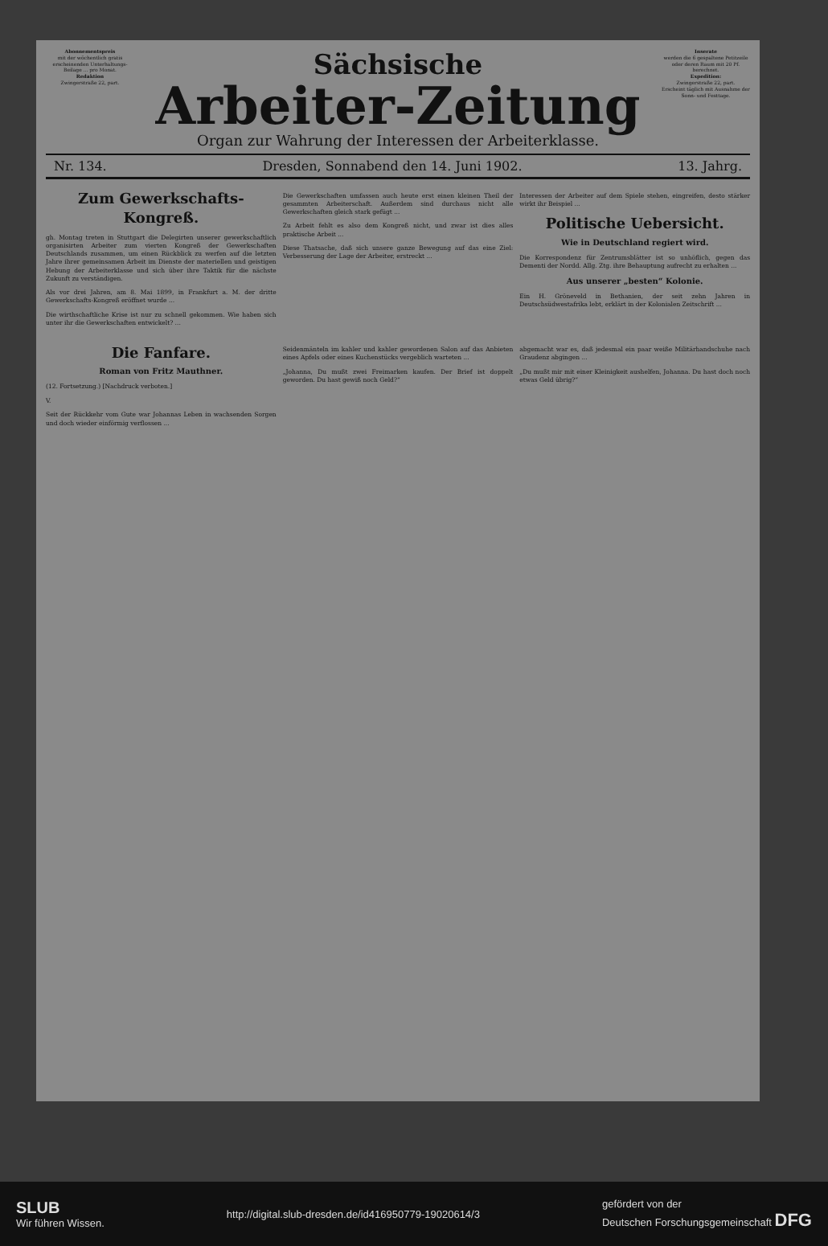Abonnementspreis
mit der wöchentlich gratis erscheinenden Unterhaltungs-Beilage ... pro Monat.
Redaktion
Zwingerstraße 22, part.
Sächsische
Arbeiter-Zeitung
Organ zur Wahrung der Interessen der Arbeiterklasse.
Inserate
werden die 6 gespaltene Petitzeile oder deren Raum mit 20 Pf. berechnet.
Expedition:
Zwingerstraße 22, part.
Erscheint täglich mit Ausnahme der Sonn- und Festtage.
Nr. 134. Dresden, Sonnabend den 14. Juni 1902. 13. Jahrg.
Zum Gewerkschafts-Kongreß.
gh. Montag treten in Stuttgart die Delegirten unserer gewerkschaftlich organisirten Arbeiter zum vierten Kongreß der Gewerkschaften Deutschlands zusammen, um einen Rückblick zu werfen auf die letzten Jahre ihrer gemeinsamen Arbeit im Dienste der materiellen und geistigen Hebung der Arbeiterklasse und sich über ihre Taktik für die nächste Zukunft zu verständigen.
Als vor drei Jahren, am 8. Mai 1899, in Frankfurt a. M. der dritte Gewerkschafts-Kongreß eröffnet wurde ...
Die wirthschaftliche Krise ist nur zu schnell gekommen. Wie haben sich unter ihr die Gewerkschaften entwickelt? ...
Die Gewerkschaften umfassen auch heute erst einen kleinen Theil der gesammten Arbeiterschaft. Außerdem sind durchaus nicht alle Gewerkschaften gleich stark gefügt ...
Zu Arbeit fehlt es also dem Kongreß nicht, und zwar ist dies alles praktische Arbeit ...
Diese Thatsache, daß sich unsere ganze Bewegung auf das eine Ziel: Verbesserung der Lage der Arbeiter, erstreckt ...
Interessen der Arbeiter auf dem Spiele stehen, eingreifen, desto stärker wirkt ihr Beispiel ...
Politische Uebersicht.
Wie in Deutschland regiert wird.
Die Korrespondenz für Zentrumsblätter ist so unhöflich, gegen das Dementi der Nordd. Allg. Ztg. ihre Behauptung aufrecht zu erhalten ...
Aus unserer „besten“ Kolonie.
Ein H. Gröneveld in Bethanien, der seit zehn Jahren in Deutschsüdwestafrika lebt, erklärt in der Kolonialen Zeitschrift ...
Die Fanfare.
Roman von Fritz Mauthner.
(12. Fortsetzung.) [Nachdruck verboten.]
V.
Seit der Rückkehr vom Gute war Johannas Leben in wachsenden Sorgen und doch wieder einförmig verflossen ...
Seidenmänteln im kahler und kahler gewordenen Salon auf das Anbieten eines Apfels oder eines Kuchenstücks vergeblich warteten ...
„Johanna, Du mußt zwei Freimarken kaufen. Der Brief ist doppelt geworden. Du hast gewiß noch Geld?“
abgemacht war es, daß jedesmal ein paar weiße Militärhandschuhe nach Graudenz abgingen ...
„Du mußt mir mit einer Kleinigkeit aushelfen, Johanna. Du hast doch noch etwas Geld übrig?“
SLUB
Wir führen Wissen. http://digital.slub-dresden.de/id416950779-19020614/3 gefördert von der
Deutschen Forschungsgemeinschaft DFG